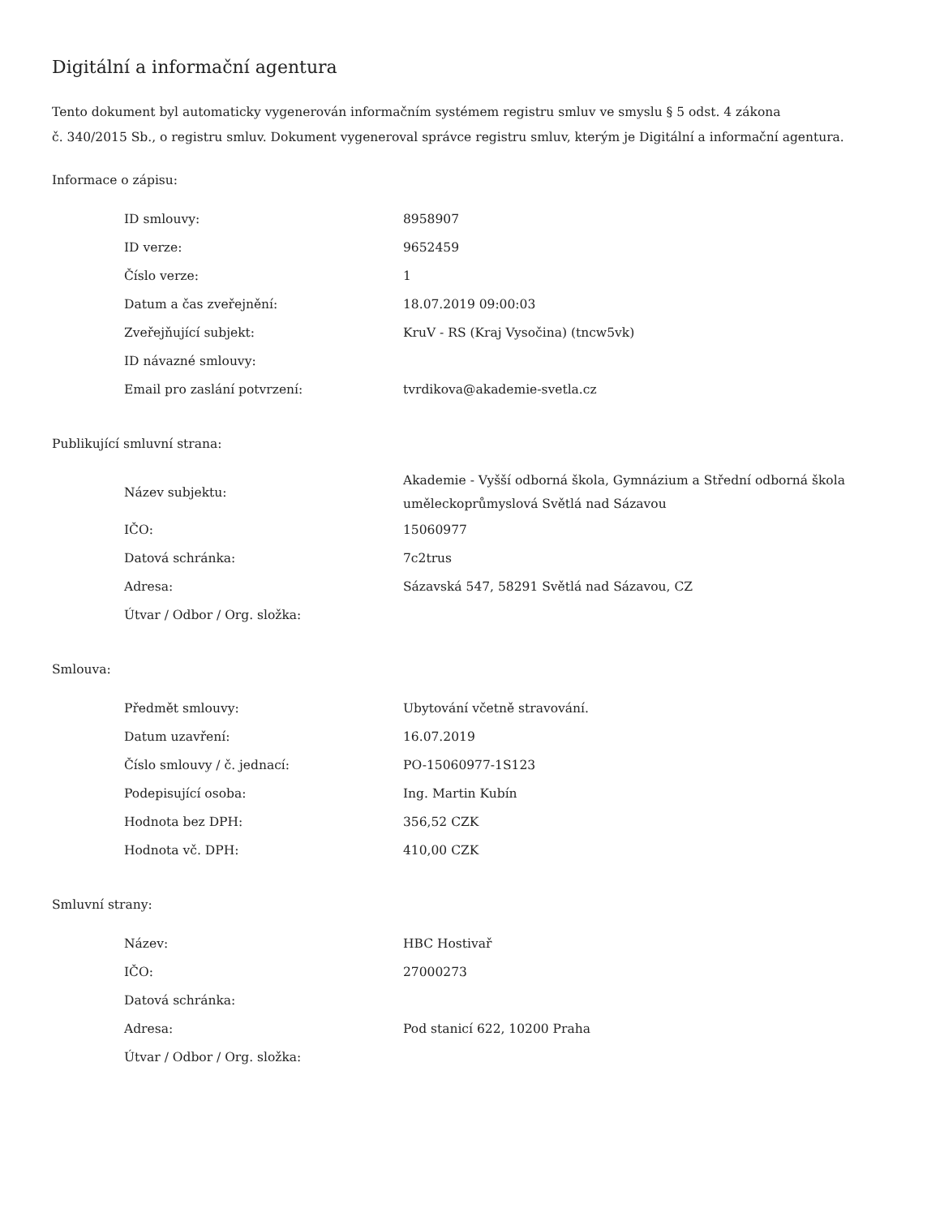Digitální a informační agentura
Tento dokument byl automaticky vygenerován informačním systémem registru smluv ve smyslu § 5 odst. 4 zákona
č. 340/2015 Sb., o registru smluv. Dokument vygeneroval správce registru smluv, kterým je Digitální a informační agentura.
Informace o zápisu:
| ID smlouvy: | 8958907 |
| ID verze: | 9652459 |
| Číslo verze: | 1 |
| Datum a čas zveřejnění: | 18.07.2019 09:00:03 |
| Zveřejňující subjekt: | KruV - RS (Kraj Vysočina) (tncw5vk) |
| ID návazné smlouvy: | |
| Email pro zaslání potvrzení: | tvrdikova@akademie-svetla.cz |
Publikující smluvní strana:
| Název subjektu: | Akademie - Vyšší odborná škola, Gymnázium a Střední odborná škola uměleckoprůmyslová Světlá nad Sázavou |
| IČO: | 15060977 |
| Datová schránka: | 7c2trus |
| Adresa: | Sázavská 547, 58291 Světlá nad Sázavou, CZ |
| Útvar / Odbor / Org. složka: | |
Smlouva:
| Předmět smlouvy: | Ubytování včetně stravování. |
| Datum uzavření: | 16.07.2019 |
| Číslo smlouvy / č. jednací: | PO-15060977-1S123 |
| Podepisující osoba: | Ing. Martin Kubín |
| Hodnota bez DPH: | 356,52 CZK |
| Hodnota vč. DPH: | 410,00 CZK |
Smluvní strany:
| Název: | HBC Hostivař |
| IČO: | 27000273 |
| Datová schránka: | |
| Adresa: | Pod stanicí 622, 10200 Praha |
| Útvar / Odbor / Org. složka: | |